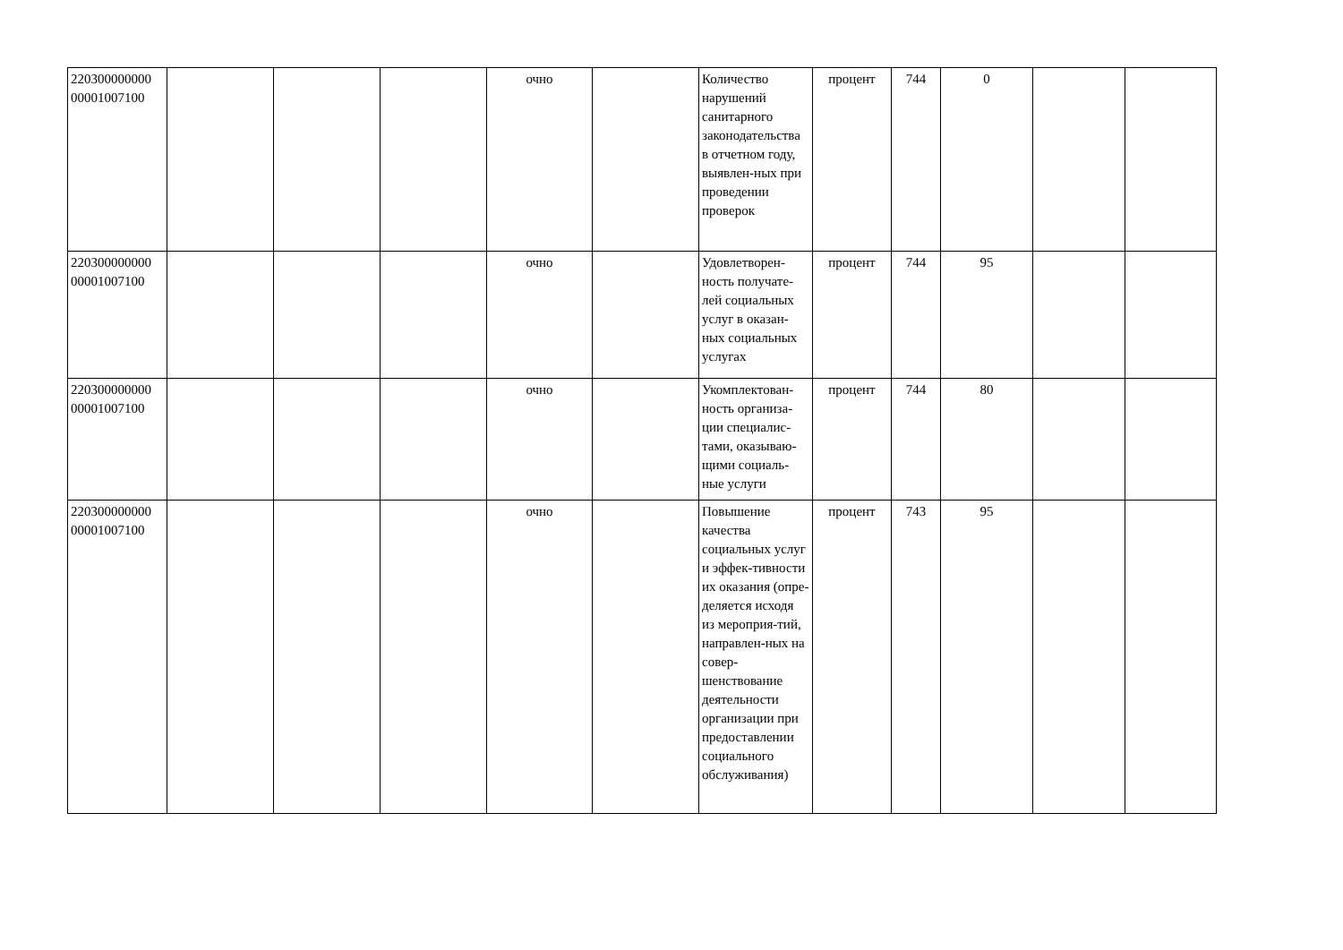| 220300000000 00001007100 | | | | очно | | Количество нарушений санитарного законодательства в отчетном году, выявлен-ных при проведении проверок | процент | 744 | 0 | | |
| 220300000000 00001007100 | | | | очно | | Удовлетворен-ность получате-лей социальных услуг в оказан-ных социальных услугах | процент | 744 | 95 | | |
| 220300000000 00001007100 | | | | очно | | Укомплектован-ность организа-ции специалис-тами, оказываю-щими социаль-ные услуги | процент | 744 | 80 | | |
| 220300000000 00001007100 | | | | очно | | Повышение качества социальных услуг и эффек-тивности их оказания (опре-деляется исходя из мероприя-тий, направлен-ных на совер-шенствование деятельности организации при предоставлении социального обслуживания) | процент | 743 | 95 | | |